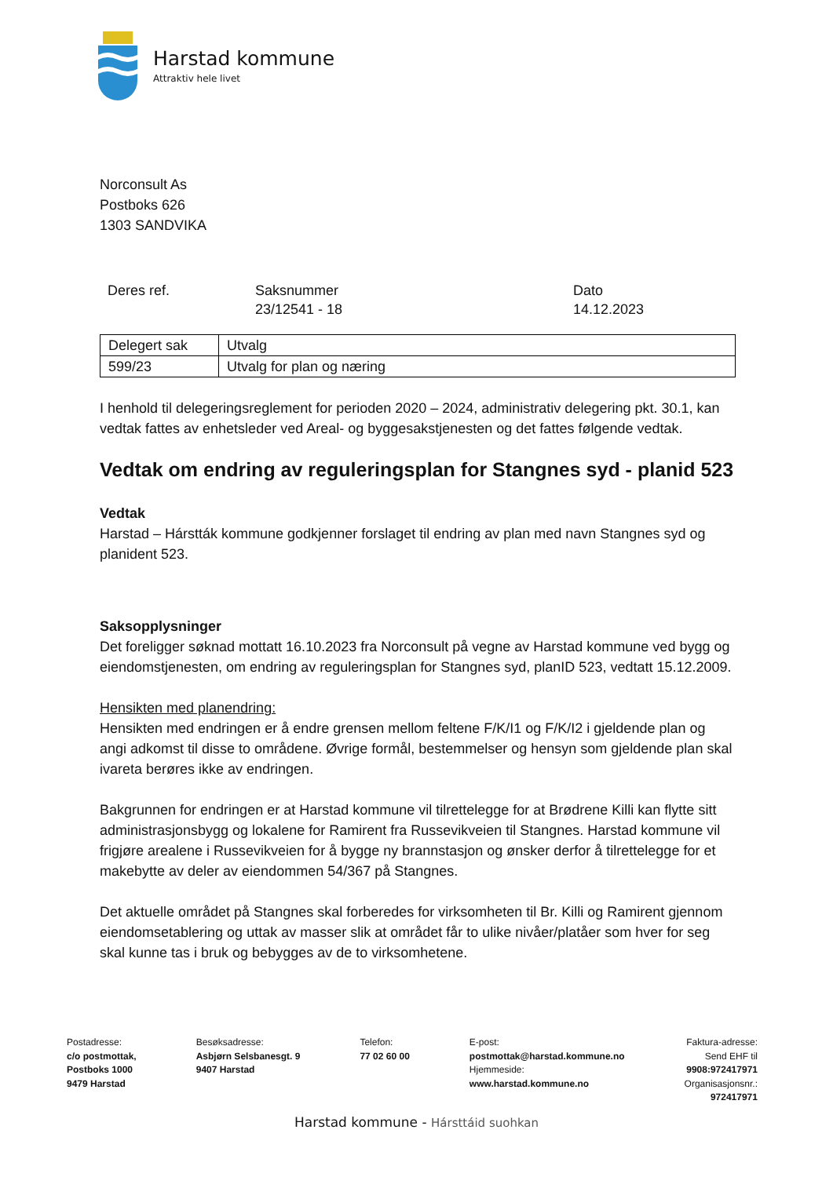Harstad kommune
Attraktiv hele livet
Norconsult As
Postboks 626
1303 SANDVIKA
Deres ref. Saksnummer
23/12541 - 18
Dato
14.12.2023
| Delegert sak | Utvalg |
| 599/23 | Utvalg for plan og næring |
I henhold til delegeringsreglement for perioden 2020 – 2024, administrativ delegering pkt. 30.1, kan vedtak fattes av enhetsleder ved Areal- og byggesakstjenesten og det fattes følgende vedtak.
Vedtak om endring av reguleringsplan for Stangnes syd - planid 523
Vedtak
Harstad – Hárstták kommune godkjenner forslaget til endring av plan med navn Stangnes syd og planident 523.
Saksopplysninger
Det foreligger søknad mottatt 16.10.2023 fra Norconsult på vegne av Harstad kommune ved bygg og eiendomstjenesten, om endring av reguleringsplan for Stangnes syd, planID 523, vedtatt 15.12.2009.
Hensikten med planendring:
Hensikten med endringen er å endre grensen mellom feltene F/K/I1 og F/K/I2 i gjeldende plan og angi adkomst til disse to områdene. Øvrige formål, bestemmelser og hensyn som gjeldende plan skal ivareta berøres ikke av endringen.
Bakgrunnen for endringen er at Harstad kommune vil tilrettelegge for at Brødrene Killi kan flytte sitt administrasjonsbygg og lokalene for Ramirent fra Russevikveien til Stangnes. Harstad kommune vil frigjøre arealene i Russevikveien for å bygge ny brannstasjon og ønsker derfor å tilrettelegge for et makebytte av deler av eiendommen 54/367 på Stangnes.
Det aktuelle området på Stangnes skal forberedes for virksomheten til Br. Killi og Ramirent gjennom eiendomsetablering og uttak av masser slik at området får to ulike nivåer/platåer som hver for seg skal kunne tas i bruk og bebygges av de to virksomhetene.
Postadresse:
c/o postmottak,
Postboks 1000
9479 Harstad
Besøksadresse:
Asbjørn Selsbanesgt. 9
9407 Harstad
Telefon:
77 02 60 00
E-post:
postmottak@harstad.kommune.no
Hjemmeside:
www.harstad.kommune.no
Faktura-adresse:
Send EHF til
9908:972417971
Organisasjonsnr.:
972417971
Harstad kommune - Hársttáid suohkan